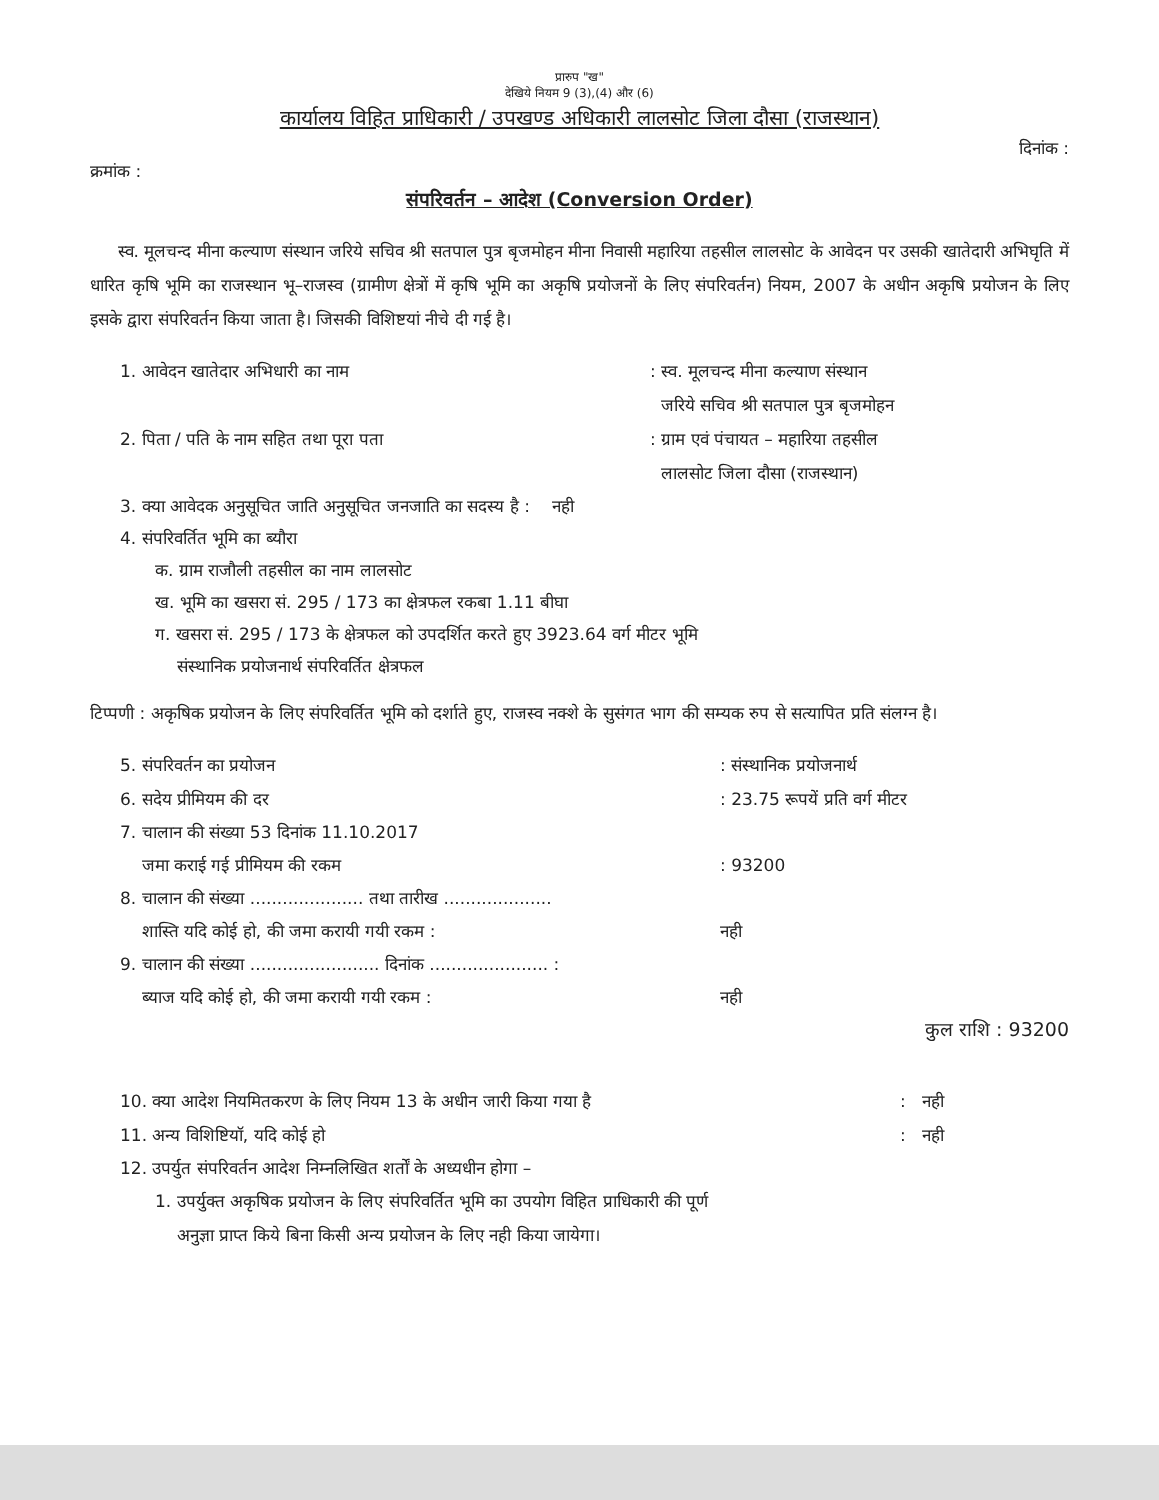प्रारुप "ख"
देखिये नियम 9 (3),(4) और (6)
कार्यालय विहित प्राधिकारी / उपखण्ड अधिकारी लालसोट जिला दौसा (राजस्थान)
दिनांक :
क्रमांक :
संपरिवर्तन – आदेश (Conversion Order)
स्व. मूलचन्द मीना कल्याण संस्थान जरिये सचिव श्री सतपाल पुत्र बृजमोहन मीना निवासी महारिया तहसील लालसोट के आवेदन पर उसकी खातेदारी अभिघृति में धारित कृषि भूमि का राजस्थान भू–राजस्व (ग्रामीण क्षेत्रों में कृषि भूमि का अकृषि प्रयोजनों के लिए संपरिवर्तन) नियम, 2007 के अधीन अकृषि प्रयोजन के लिए इसके द्वारा संपरिवर्तन किया जाता है। जिसकी विशिष्टयां नीचे दी गई है।
1. आवेदन खातेदार अभिधारी का नाम : स्व. मूलचन्द मीना कल्याण संस्थान
जरिये सचिव श्री सतपाल पुत्र बृजमोहन
2. पिता / पति के नाम सहित तथा पूरा पता : ग्राम एवं पंचायत – महारिया तहसील
लालसोट जिला दौसा (राजस्थान)
3. क्या आवेदक अनुसूचित जाति अनुसूचित जनजाति का सदस्य है : नही
4. संपरिवर्तित भूमि का ब्यौरा
क. ग्राम राजौली तहसील का नाम लालसोट
ख. भूमि का खसरा सं. 295 / 173 का क्षेत्रफल रकबा 1.11 बीघा
ग. खसरा सं. 295 / 173 के क्षेत्रफल को उपदर्शित करते हुए 3923.64 वर्ग मीटर भूमि
संस्थानिक प्रयोजनार्थ संपरिवर्तित क्षेत्रफल
टिप्पणी : अकृषिक प्रयोजन के लिए संपरिवर्तित भूमि को दर्शाते हुए, राजस्व नक्शे के सुसंगत भाग की सम्यक रुप से सत्यापित प्रति संलग्न है।
5. संपरिवर्तन का प्रयोजन : संस्थानिक प्रयोजनार्थ
6. सदेय प्रीमियम की दर : 23.75 रूपयें प्रति वर्ग मीटर
7. चालान की संख्या 53 दिनांक 11.10.2017
जमा कराई गई प्रीमियम की रकम : 93200
8. चालान की संख्या ..................... तथा तारीख ....................
शास्ति यदि कोई हो, की जमा करायी गयी रकम : नही
9. चालान की संख्या ........................ दिनांक ...................... :
ब्याज यदि कोई हो, की जमा करायी गयी रकम : नही
कुल राशि : 93200
10. क्या आदेश नियमितकरण के लिए नियम 13 के अधीन जारी किया गया है : नही
11. अन्य विशिष्टियॉ, यदि कोई हो : नही
12. उपर्युत संपरिवर्तन आदेश निम्नलिखित शर्तों के अध्यधीन होगा –
1. उपर्युक्त अकृषिक प्रयोजन के लिए संपरिवर्तित भूमि का उपयोग विहित प्राधिकारी की पूर्ण
अनुज्ञा प्राप्त किये बिना किसी अन्य प्रयोजन के लिए नही किया जायेगा।